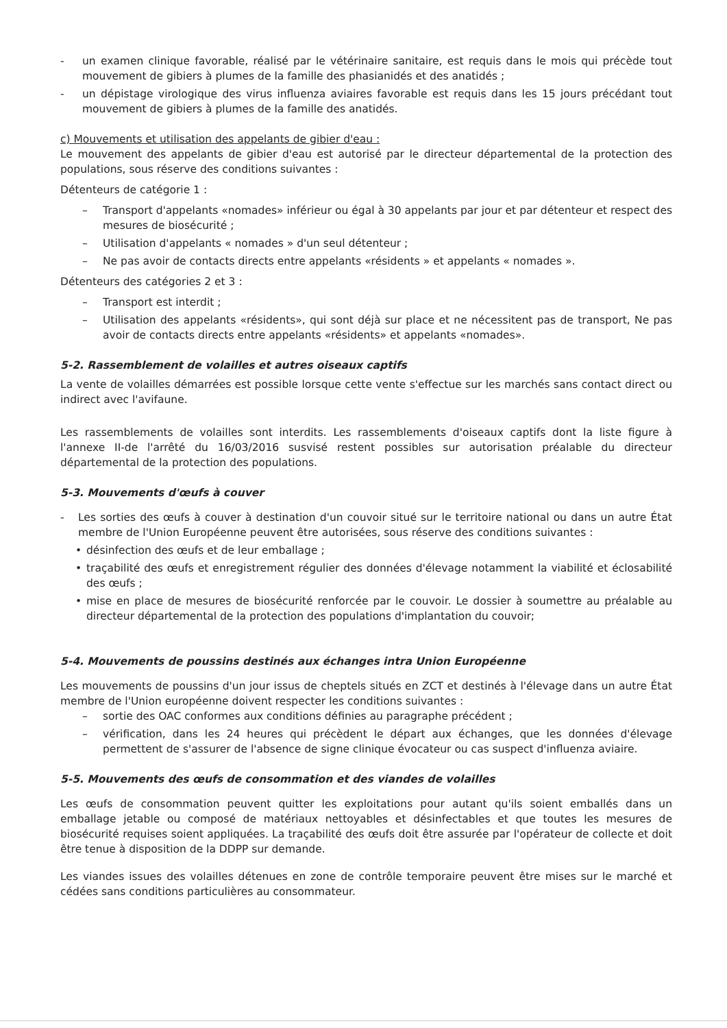- un examen clinique favorable, réalisé par le vétérinaire sanitaire, est requis dans le mois qui précède tout mouvement de gibiers à plumes de la famille des phasianidés et des anatidés ;
- un dépistage virologique des virus influenza aviaires favorable est requis dans les 15 jours précédant tout mouvement de gibiers à plumes de la famille des anatidés.
c) Mouvements et utilisation des appelants de gibier d'eau :
Le mouvement des appelants de gibier d'eau est autorisé par le directeur départemental de la protection des populations, sous réserve des conditions suivantes :
Détenteurs de catégorie 1 :
– Transport d'appelants «nomades» inférieur ou égal à 30 appelants par jour et par détenteur et respect des mesures de biosécurité ;
– Utilisation d'appelants « nomades » d'un seul détenteur ;
– Ne pas avoir de contacts directs entre appelants «résidents » et appelants « nomades ».
Détenteurs des catégories 2 et 3 :
– Transport est interdit ;
– Utilisation des appelants «résidents», qui sont déjà sur place et ne nécessitent pas de transport, Ne pas avoir de contacts directs entre appelants «résidents» et appelants «nomades».
5-2. Rassemblement de volailles et autres oiseaux captifs
La vente de volailles démarrées est possible lorsque cette vente s'effectue sur les marchés sans contact direct ou indirect avec l'avifaune.
Les rassemblements de volailles sont interdits. Les rassemblements d'oiseaux captifs dont la liste figure à l'annexe II-de l'arrêté du 16/03/2016 susvisé restent possibles sur autorisation préalable du directeur départemental de la protection des populations.
5-3. Mouvements d'œufs à couver
- Les sorties des œufs à couver à destination d'un couvoir situé sur le territoire national ou dans un autre État membre de l'Union Européenne peuvent être autorisées, sous réserve des conditions suivantes :
• désinfection des œufs et de leur emballage ;
• traçabilité des œufs et enregistrement régulier des données d'élevage notamment la viabilité et éclosabilité des œufs ;
• mise en place de mesures de biosécurité renforcée par le couvoir. Le dossier à soumettre au préalable au directeur départemental de la protection des populations d'implantation du couvoir;
5-4. Mouvements de poussins destinés aux échanges intra Union Européenne
Les mouvements de poussins d'un jour issus de cheptels situés en ZCT et destinés à l'élevage dans un autre État membre de l'Union européenne doivent respecter les conditions suivantes :
– sortie des OAC conformes aux conditions définies au paragraphe précédent ;
– vérification, dans les 24 heures qui précèdent le départ aux échanges, que les données d'élevage permettent de s'assurer de l'absence de signe clinique évocateur ou cas suspect d'influenza aviaire.
5-5. Mouvements des œufs de consommation et des viandes de volailles
Les œufs de consommation peuvent quitter les exploitations pour autant qu'ils soient emballés dans un emballage jetable ou composé de matériaux nettoyables et désinfectables et que toutes les mesures de biosécurité requises soient appliquées. La traçabilité des œufs doit être assurée par l'opérateur de collecte et doit être tenue à disposition de la DDPP sur demande.
Les viandes issues des volailles détenues en zone de contrôle temporaire peuvent être mises sur le marché et cédées sans conditions particulières au consommateur.